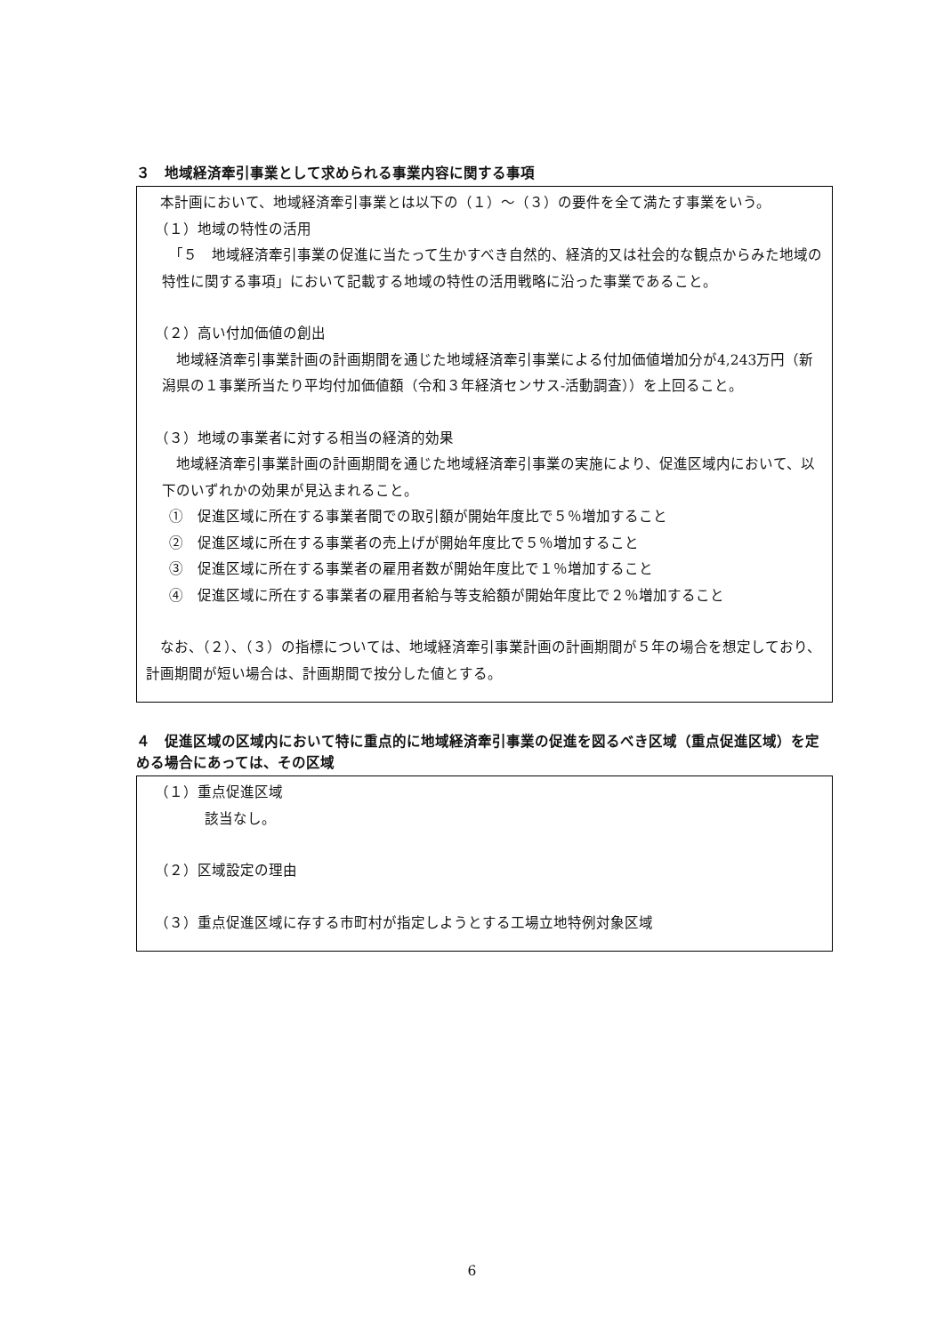３　地域経済牽引事業として求められる事業内容に関する事項
　本計画において、地域経済牽引事業とは以下の（１）～（３）の要件を全て満たす事業をいう。
（１）地域の特性の活用
　「５　地域経済牽引事業の促進に当たって生かすべき自然的、経済的又は社会的な観点からみた地域の特性に関する事項」において記載する地域の特性の活用戦略に沿った事業であること。
（２）高い付加価値の創出
　地域経済牽引事業計画の計画期間を通じた地域経済牽引事業による付加価値増加分が4,243万円（新潟県の１事業所当たり平均付加価値額（令和３年経済センサス‐活動調査））を上回ること。
（３）地域の事業者に対する相当の経済的効果
　地域経済牽引事業計画の計画期間を通じた地域経済牽引事業の実施により、促進区域内において、以下のいずれかの効果が見込まれること。
　①　促進区域に所在する事業者間での取引額が開始年度比で５％増加すること
　②　促進区域に所在する事業者の売上げが開始年度比で５％増加すること
　③　促進区域に所在する事業者の雇用者数が開始年度比で１％増加すること
　④　促進区域に所在する事業者の雇用者給与等支給額が開始年度比で２％増加すること
　なお、（２）、（３）の指標については、地域経済牽引事業計画の計画期間が５年の場合を想定しており、計画期間が短い場合は、計画期間で按分した値とする。
４　促進区域の区域内において特に重点的に地域経済牽引事業の促進を図るべき区域（重点促進区域）を定める場合にあっては、その区域
（１）重点促進区域
該当なし。
（２）区域設定の理由
（３）重点促進区域に存する市町村が指定しようとする工場立地特例対象区域
6